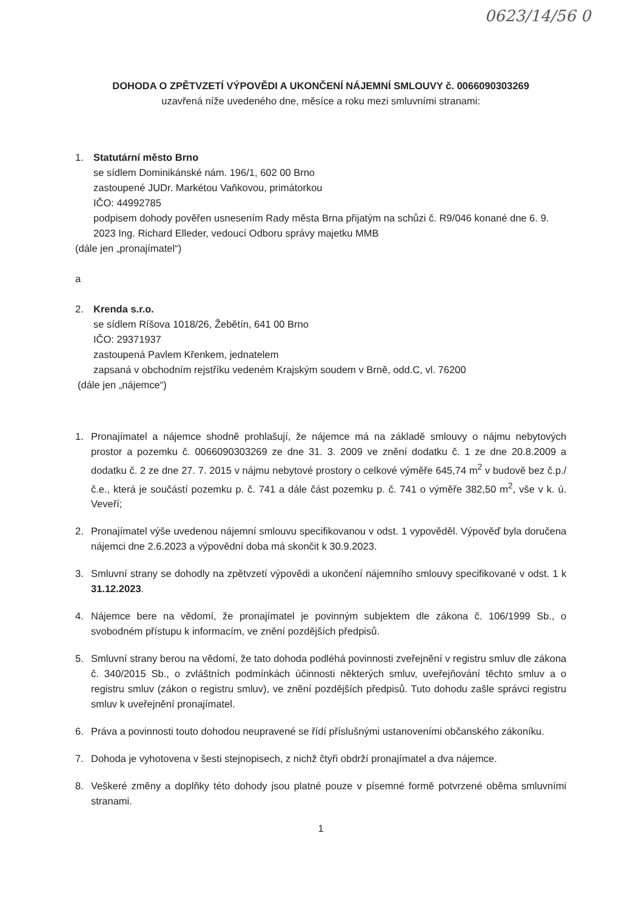0623/14/56 0
DOHODA O ZPĚTVZETÍ VÝPOVĚDI A UKONČENÍ NÁJEMNÍ SMLOUVY č. 0066090303269
uzavřená níže uvedeného dne, měsíce a roku mezi smluvními stranami:
1. Statutární město Brno
se sídlem Dominikánské nám. 196/1, 602 00 Brno
zastoupené JUDr. Markétou Vaňkovou, primátorkou
IČO: 44992785
podpisem dohody pověřen usnesením Rady města Brna přijatým na schůzi č. R9/046 konané dne 6. 9. 2023 Ing. Richard Elleder, vedoucí Odboru správy majetku MMB
(dále jen „pronajímatel“)
a
2. Krenda s.r.o.
se sídlem Ríšova 1018/26, Žebětín, 641 00 Brno
IČO: 29371937
zastoupená Pavlem Křenkem, jednatelem
zapsaná v obchodním rejstříku vedeném Krajským soudem v Brně, odd.C, vl. 76200
(dále jen „nájemce“)
1. Pronajímatel a nájemce shodně prohlašují, že nájemce má na základě smlouvy o nájmu nebytových prostor a pozemku č. 0066090303269 ze dne 31. 3. 2009 ve znění dodatku č. 1 ze dne 20.8.2009 a dodatku č. 2 ze dne 27. 7. 2015 v nájmu nebytové prostory o celkové výměře 645,74 m<sup>2</sup> v budově bez č.p./č.e., která je součástí pozemku p. č. 741 a dále část pozemku p. č. 741 o výměře 382,50 m<sup>2</sup>, vše v k. ú. Veveří;
2. Pronajímatel výše uvedenou nájemní smlouvu specifikovanou v odst. 1 vypověděl. Výpověď byla doručena nájemci dne 2.6.2023 a výpovědní doba má skončit k 30.9.2023.
3. Smluvní strany se dohodly na zpětvzetí výpovědi a ukončení nájemního smlouvy specifikované v odst. 1 k 31.12.2023.
4. Nájemce bere na vědomí, že pronajímatel je povinným subjektem dle zákona č. 106/1999 Sb., o svobodném přístupu k informacím, ve znění pozdějších předpisů.
5. Smluvní strany berou na vědomí, že tato dohoda podléhá povinnosti zveřejnění v registru smluv dle zákona č. 340/2015 Sb., o zvláštních podmínkách účinnosti některých smluv, uveřejňování těchto smluv a o registru smluv (zákon o registru smluv), ve znění pozdějších předpisů. Tuto dohodu zašle správci registru smluv k uveřejnění pronajímatel.
6. Práva a povinnosti touto dohodou neupravené se řídí příslušnými ustanoveními občanského zákoníku.
7. Dohoda je vyhotovena v šesti stejnopisech, z nichž čtyři obdrží pronajímatel a dva nájemce.
8. Veškeré změny a doplňky této dohody jsou platné pouze v písemné formě potvrzené oběma smluvními stranami.
1